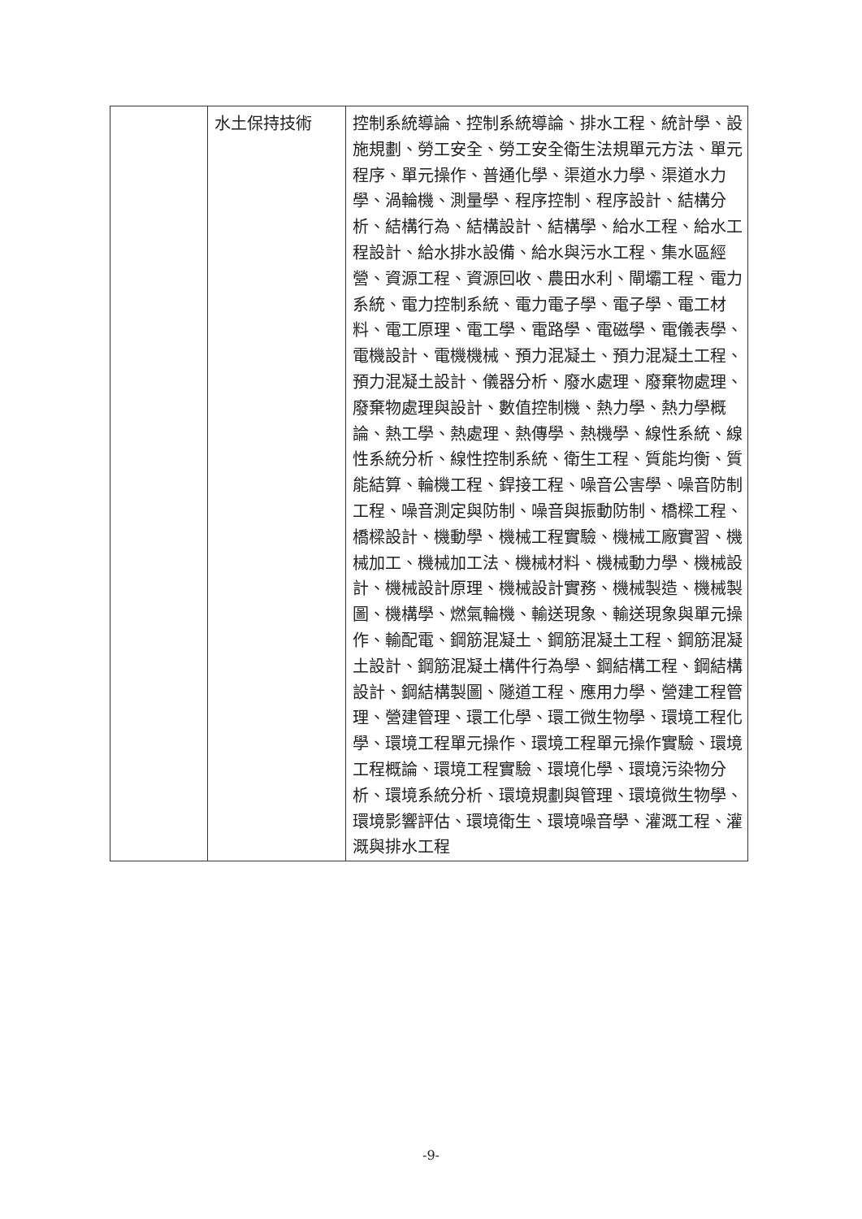| | 水土保持技術 | 控制系統導論、控制系統導論、排水工程、統計學、設施規劃、勞工安全、勞工安全衛生法規單元方法、單元程序、單元操作、普通化學、渠道水力學、渠道水力學、渦輪機、測量學、程序控制、程序設計、結構分析、結構行為、結構設計、結構學、給水工程、給水工程設計、給水排水設備、給水與污水工程、集水區經營、資源工程、資源回收、農田水利、閘壩工程、電力系統、電力控制系統、電力電子學、電子學、電工材料、電工原理、電工學、電路學、電磁學、電儀表學、電機設計、電機機械、預力混凝土、預力混凝土工程、預力混凝土設計、儀器分析、廢水處理、廢棄物處理、廢棄物處理與設計、數值控制機、熱力學、熱力學概論、熱工學、熱處理、熱傳學、熱機學、線性系統、線性系統分析、線性控制系統、衛生工程、質能均衡、質能結算、輪機工程、銲接工程、噪音公害學、噪音防制工程、噪音測定與防制、噪音與振動防制、橋樑工程、橋樑設計、機動學、機械工程實驗、機械工廠實習、機械加工、機械加工法、機械材料、機械動力學、機械設計、機械設計原理、機械設計實務、機械製造、機械製圖、機構學、燃氣輪機、輸送現象、輸送現象與單元操作、輸配電、鋼筋混凝土、鋼筋混凝土工程、鋼筋混凝土設計、鋼筋混凝土構件行為學、鋼結構工程、鋼結構設計、鋼結構製圖、隧道工程、應用力學、營建工程管理、營建管理、環工化學、環工微生物學、環境工程化學、環境工程單元操作、環境工程單元操作實驗、環境工程概論、環境工程實驗、環境化學、環境污染物分析、環境系統分析、環境規劃與管理、環境微生物學、環境影響評估、環境衛生、環境噪音學、灌溉工程、灌溉與排水工程 |
-9-